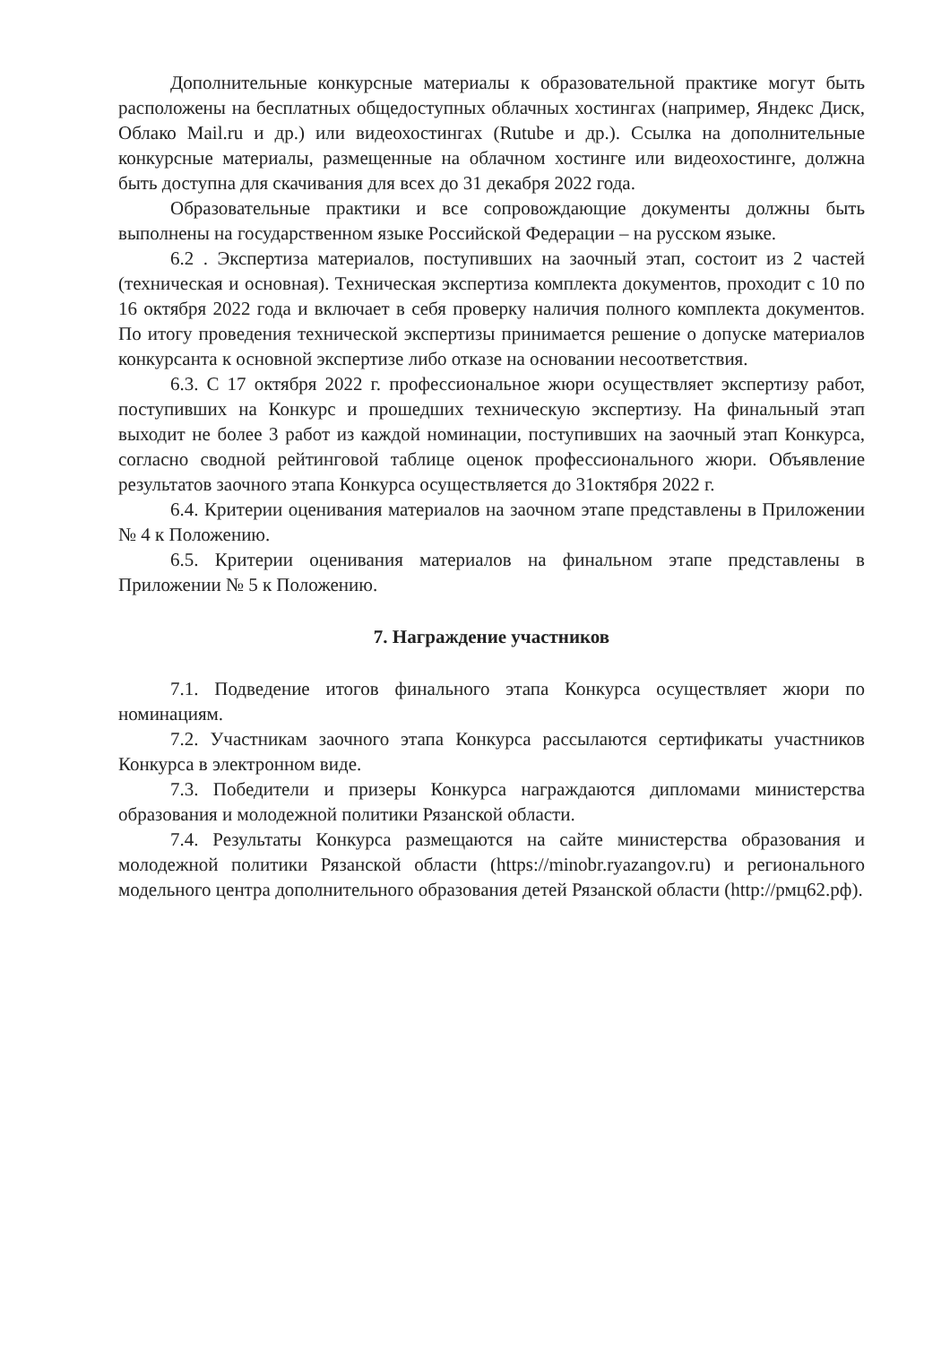Дополнительные конкурсные материалы к образовательной практике могут быть расположены на бесплатных общедоступных облачных хостингах (например, Яндекс Диск, Облако Mail.ru и др.) или видеохостингах (Rutube и др.). Ссылка на дополнительные конкурсные материалы, размещенные на облачном хостинге или видеохостинге, должна быть доступна для скачивания для всех до 31 декабря 2022 года.
Образовательные практики и все сопровождающие документы должны быть выполнены на государственном языке Российской Федерации – на русском языке.
6.2 . Экспертиза материалов, поступивших на заочный этап, состоит из 2 частей (техническая и основная). Техническая экспертиза комплекта документов, проходит с 10 по 16 октября 2022 года и включает в себя проверку наличия полного комплекта документов. По итогу проведения технической экспертизы принимается решение о допуске материалов конкурсанта к основной экспертизе либо отказе на основании несоответствия.
6.3. С 17 октября 2022 г. профессиональное жюри осуществляет экспертизу работ, поступивших на Конкурс и прошедших техническую экспертизу. На финальный этап выходит не более 3 работ из каждой номинации, поступивших на заочный этап Конкурса, согласно сводной рейтинговой таблице оценок профессионального жюри. Объявление результатов заочного этапа Конкурса осуществляется до 31октября 2022 г.
6.4. Критерии оценивания материалов на заочном этапе представлены в Приложении № 4 к Положению.
6.5. Критерии оценивания материалов на финальном этапе представлены в Приложении № 5 к Положению.
7. Награждение участников
7.1. Подведение итогов финального этапа Конкурса осуществляет жюри по номинациям.
7.2. Участникам заочного этапа Конкурса рассылаются сертификаты участников Конкурса в электронном виде.
7.3. Победители и призеры Конкурса награждаются дипломами министерства образования и молодежной политики Рязанской области.
7.4. Результаты Конкурса размещаются на сайте министерства образования и молодежной политики Рязанской области (https://minobr.ryazangov.ru) и регионального модельного центра дополнительного образования детей Рязанской области (http://рмц62.рф).